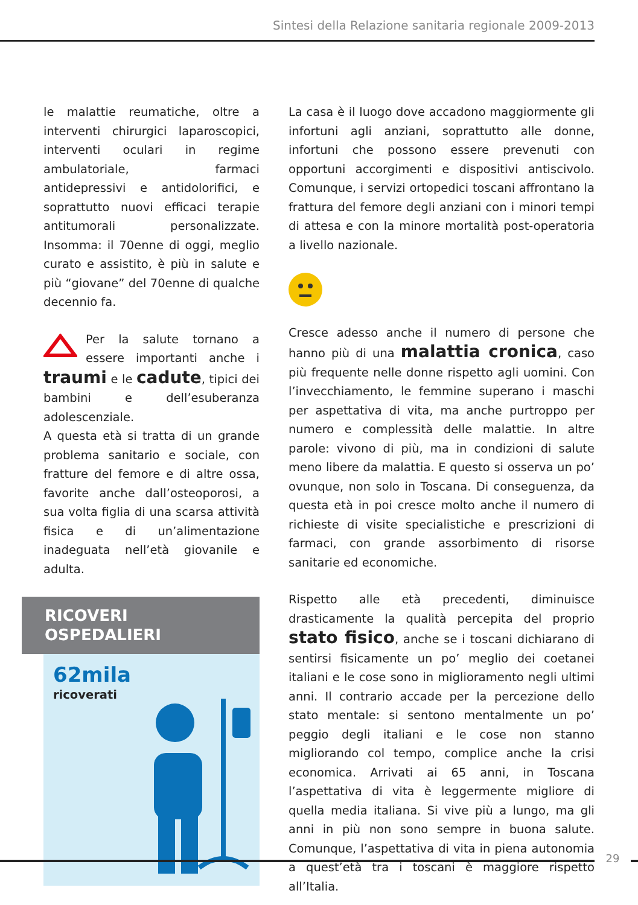Sintesi della Relazione sanitaria regionale 2009-2013
le malattie reumatiche, oltre a interventi chirurgici laparoscopici, interventi oculari in regime ambulatoriale, farmaci antidepressivi e antidolorifici, e soprattutto nuovi efficaci terapie antitumorali personalizzate. Insomma: il 70enne di oggi, meglio curato e assistito, è più in salute e più “giovane” del 70enne di qualche decennio fa.
Per la salute tornano a essere importanti anche i traumi e le cadute, tipici dei bambini e dell’esuberanza adolescenziale.
A questa età si tratta di un grande problema sanitario e sociale, con fratture del femore e di altre ossa, favorite anche dall’osteoporosi, a sua volta figlia di una scarsa attività fisica e di un’alimentazione inadeguata nell’età giovanile e adulta.
RICOVERI OSPEDALIERI
62mila
ricoverati
La casa è il luogo dove accadono maggiormente gli infortuni agli anziani, soprattutto alle donne, infortuni che possono essere prevenuti con opportuni accorgimenti e dispositivi antiscivolo. Comunque, i servizi ortopedici toscani affrontano la frattura del femore degli anziani con i minori tempi di attesa e con la minore mortalità post-operatoria a livello nazionale.
Cresce adesso anche il numero di persone che hanno più di una malattia cronica, caso più frequente nelle donne rispetto agli uomini. Con l’invecchiamento, le femmine superano i maschi per aspettativa di vita, ma anche purtroppo per numero e complessità delle malattie. In altre parole: vivono di più, ma in condizioni di salute meno libere da malattia. E questo si osserva un po’ ovunque, non solo in Toscana. Di conseguenza, da questa età in poi cresce molto anche il numero di richieste di visite specialistiche e prescrizioni di farmaci, con grande assorbimento di risorse sanitarie ed economiche.
Rispetto alle età precedenti, diminuisce drasticamente la qualità percepita del proprio stato fisico, anche se i toscani dichiarano di sentirsi fisicamente un po’ meglio dei coetanei italiani e le cose sono in miglioramento negli ultimi anni. Il contrario accade per la percezione dello stato mentale: si sentono mentalmente un po’ peggio degli italiani e le cose non stanno migliorando col tempo, complice anche la crisi economica. Arrivati ai 65 anni, in Toscana l’aspettativa di vita è leggermente migliore di quella media italiana. Si vive più a lungo, ma gli anni in più non sono sempre in buona salute. Comunque, l’aspettativa di vita in piena autonomia a quest’età tra i toscani è maggiore rispetto all’Italia.
29